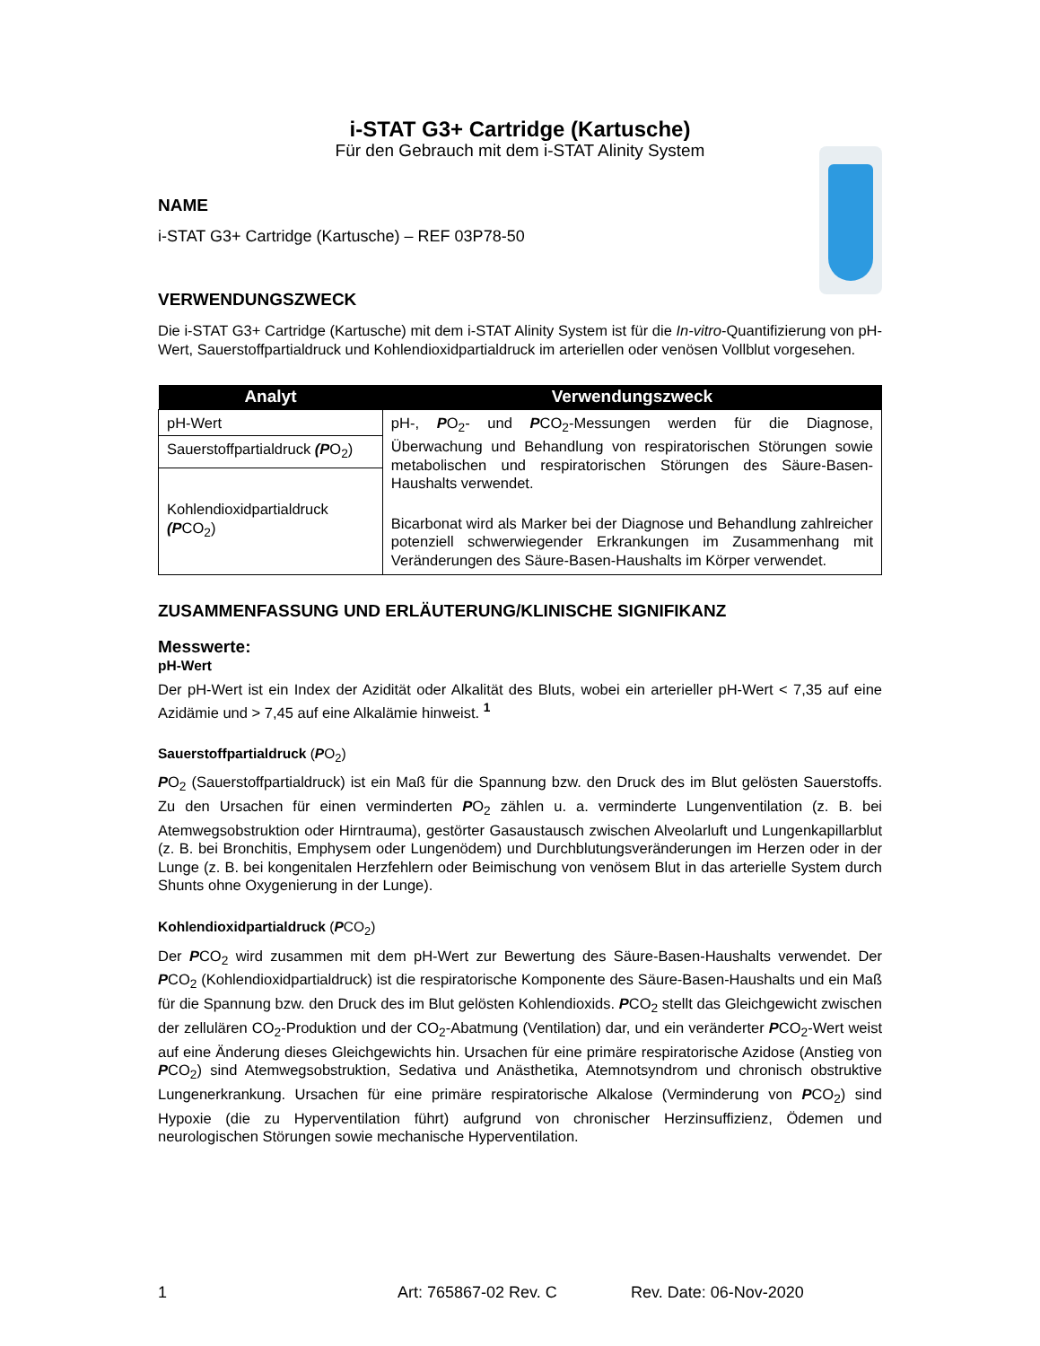i-STAT G3+ Cartridge (Kartusche)
Für den Gebrauch mit dem i-STAT Alinity System
NAME
i-STAT G3+ Cartridge (Kartusche) – REF 03P78-50
VERWENDUNGSZWECK
Die i-STAT G3+ Cartridge (Kartusche) mit dem i-STAT Alinity System ist für die In-vitro-Quantifizierung von pH-Wert, Sauerstoffpartialdruck und Kohlendioxidpartialdruck im arteriellen oder venösen Vollblut vorgesehen.
| Analyt | Verwendungszweck |
| --- | --- |
| pH-Wert | pH-, P O<sub>2</sub>- und P CO<sub>2</sub>-Messungen werden für die Diagnose, Überwachung und Behandlung von respiratorischen Störungen sowie metabolischen und respiratorischen Störungen des Säure-Basen-Haushalts verwendet. Bicarbonat wird als Marker bei der Diagnose und Behandlung zahlreicher potenziell schwerwiegender Erkrankungen im Zusammenhang mit Veränderungen des Säure-Basen-Haushalts im Körper verwendet. |
| Sauerstoffpartialdruck (P O<sub>2</sub>) | |
| Kohlendioxidpartialdruck (P CO<sub>2</sub>) | |
ZUSAMMENFASSUNG UND ERLÄUTERUNG/KLINISCHE SIGNIFIKANZ
Messwerte:
pH-Wert
Der pH-Wert ist ein Index der Azidität oder Alkalität des Bluts, wobei ein arterieller pH-Wert < 7,35 auf eine Azidämie und > 7,45 auf eine Alkalämie hinweist. <sup>1</sup>
Sauerstoffpartialdruck (PO<sub>2</sub>)
PO<sub>2</sub> (Sauerstoffpartialdruck) ist ein Maß für die Spannung bzw. den Druck des im Blut gelösten Sauerstoffs. Zu den Ursachen für einen verminderten PO<sub>2</sub> zählen u. a. verminderte Lungenventilation (z. B. bei Atemwegsobstruktion oder Hirntrauma), gestörter Gasaustausch zwischen Alveolarluft und Lungenkapillarblut (z. B. bei Bronchitis, Emphysem oder Lungenödem) und Durchblutungsveränderungen im Herzen oder in der Lunge (z. B. bei kongenitalen Herzfehlern oder Beimischung von venösem Blut in das arterielle System durch Shunts ohne Oxygenierung in der Lunge).
Kohlendioxidpartialdruck (PCO<sub>2</sub>)
Der PCO<sub>2</sub> wird zusammen mit dem pH-Wert zur Bewertung des Säure-Basen-Haushalts verwendet. Der PCO<sub>2</sub> (Kohlendioxidpartialdruck) ist die respiratorische Komponente des Säure-Basen-Haushalts und ein Maß für die Spannung bzw. den Druck des im Blut gelösten Kohlendioxids. PCO<sub>2</sub> stellt das Gleichgewicht zwischen der zellulären CO<sub>2</sub>-Produktion und der CO<sub>2</sub>-Abatmung (Ventilation) dar, und ein veränderter PCO<sub>2</sub>-Wert weist auf eine Änderung dieses Gleichgewichts hin. Ursachen für eine primäre respiratorische Azidose (Anstieg von PCO<sub>2</sub>) sind Atemwegsobstruktion, Sedativa und Anästhetika, Atemnotsyndrom und chronisch obstruktive Lungenerkrankung. Ursachen für eine primäre respiratorische Alkalose (Verminderung von PCO<sub>2</sub>) sind Hypoxie (die zu Hyperventilation führt) aufgrund von chronischer Herzinsuffizienz, Ödemen und neurologischen Störungen sowie mechanische Hyperventilation.
1 Art: 765867-02 Rev. C Rev. Date: 06-Nov-2020